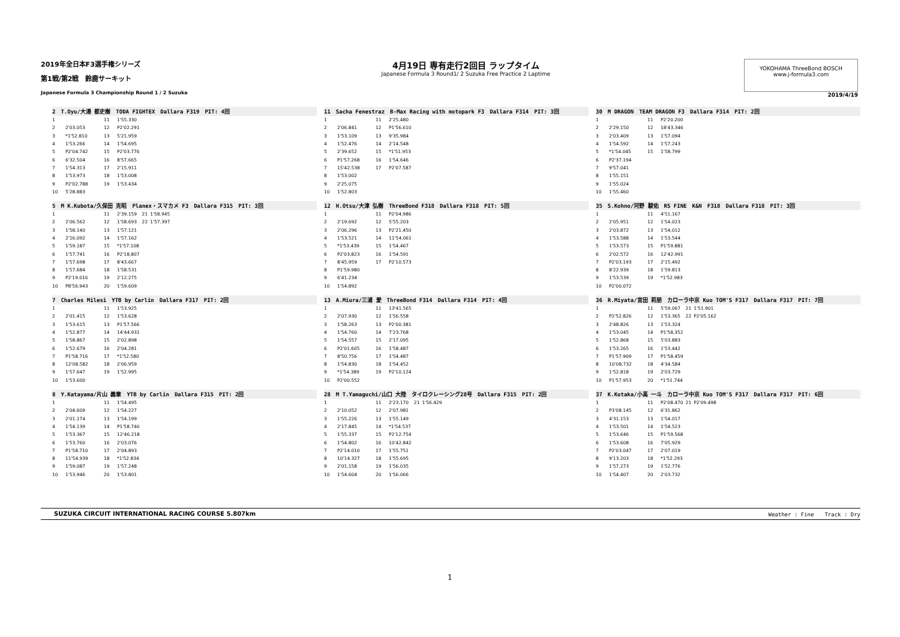2019年全日本F3選手権シリーズ
第1戦/第2戦　鈴鹿サーキット
Japanese Formula 3 Championship Round 1 / 2 Suzuka
4月19日 専有走行2回目 ラップタイム
Japanese Formula 3 Round1/ 2 Suzuka Free Practice 2 Laptime
YOKOHAMA ThreeBond BOSCH
www.j-formula3.com
2019/4/19
2　T.Oyu/大湯 都史樹　TODA FIGHTEX　Dallara F319　PIT: 4回
| 1 | | 11 | 1'55.330 |
| 2 | 2'03.053 | 12 | P2'02.291 |
| 3 | *1'52.810 | 13 | 5'21.959 |
| 4 | 1'53.266 | 14 | 1'54.695 |
| 5 | P2'04.742 | 15 | P2'03.776 |
| 6 | 6'32.504 | 16 | 8'57.665 |
| 7 | 1'54.313 | 17 | 2'15.911 |
| 8 | 1'53.973 | 18 | 1'53.008 |
| 9 | P2'02.788 | 19 | 1'53.434 |
| 10 | 5'28.883 | | |
11　Sacha Fenestraz　B-Max Racing with motopark F3　Dallara F314　PIT: 3回
| 1 | | 11 | 2'25.480 |
| 2 | 2'06.841 | 12 | P1'56.610 |
| 3 | 1'53.109 | 13 | 9'35.984 |
| 4 | 1'52.476 | 14 | 2'14.548 |
| 5 | 2'39.652 | 15 | *1'51.953 |
| 6 | P1'57.268 | 16 | 1'54.646 |
| 7 | 15'42.538 | 17 | P2'07.587 |
| 8 | 1'53.002 | | |
| 9 | 2'25.075 | | |
| 10 | 1'52.803 | | |
30　M DRAGON　TEAM DRAGON F3　Dallara F314　PIT: 2回
| 1 | | 11 | P2'20.200 |
| 2 | 2'29.150 | 12 | 18'43.346 |
| 3 | 2'03.409 | 13 | 1'57.094 |
| 4 | 1'54.592 | 14 | 1'57.243 |
| 5 | *1'54.045 | 15 | 1'58.799 |
| 6 | P2'37.194 | | |
| 7 | 9'57.041 | | |
| 8 | 1'55.151 | | |
| 9 | 1'55.024 | | |
| 10 | 1'55.460 | | |
5　M K.Kubota/久保田 克昭　Planex・スマカメ F3　Dallara F315　PIT: 3回
| 1 | | 11 | 2'39.159 | 21 | 1'58.945 |
| 2 | 2'06.562 | 12 | 1'58.693 | 22 | 1'57.397 |
| 3 | 1'58.140 | 13 | 1'57.121 | | |
| 4 | 2'16.092 | 14 | 1'57.162 | | |
| 5 | 1'59.187 | 15 | *1'57.108 | | |
| 6 | 1'57.741 | 16 | P2'18.807 | | |
| 7 | 1'57.698 | 17 | 8'43.667 | | |
| 8 | 1'57.684 | 18 | 1'58.531 | | |
| 9 | P2'19.016 | 19 | 2'12.275 | | |
| 10 | P8'56.943 | 20 | 1'59.609 | | |
12　H.Otsu/大津 弘樹　ThreeBond F318　Dallara F318　PIT: 5回
| 1 | | 11 | P2'04.986 |
| 2 | 2'19.692 | 12 | 5'55.203 |
| 3 | 2'06.296 | 13 | P2'21.450 |
| 4 | 1'53.521 | 14 | 11'54.061 |
| 5 | *1'53.439 | 15 | 1'54.467 |
| 6 | P2'03.823 | 16 | 1'54.591 |
| 7 | 8'45.959 | 17 | P2'10.573 |
| 8 | P1'59.980 | | |
| 9 | 6'41.234 | | |
| 10 | 1'54.892 | | |
35　S.Kohno/河野 駿佑　RS FINE　K&N　F318　Dallara F318　PIT: 3回
| 1 | | 11 | 4'51.167 |
| 2 | 2'05.951 | 12 | 1'54.023 |
| 3 | 2'03.872 | 13 | 1'54.012 |
| 4 | 1'53.588 | 14 | 1'53.544 |
| 5 | 1'53.573 | 15 | P1'59.881 |
| 6 | 2'02.572 | 16 | 12'42.991 |
| 7 | P2'03.193 | 17 | 2'15.492 |
| 8 | 8'22.939 | 18 | 1'59.813 |
| 9 | 1'53.539 | 19 | *1'52.983 |
| 10 | P2'00.072 | | |
7　Charles Milesi　YTB by Carlin　Dallara F317　PIT: 2回
| 1 | | 11 | 1'53.925 |
| 2 | 2'01.415 | 12 | 1'53.628 |
| 3 | 1'53.615 | 13 | P1'57.566 |
| 4 | 1'52.877 | 14 | 14'44.931 |
| 5 | 1'58.867 | 15 | 2'02.898 |
| 6 | 1'52.679 | 16 | 2'04.281 |
| 7 | P1'58.716 | 17 | *1'52.580 |
| 8 | 12'08.582 | 18 | 2'06.959 |
| 9 | 1'57.647 | 19 | 1'52.995 |
| 10 | 1'53.600 | | |
13　A.Miura/三浦 愛　ThreeBond F314　Dallara F314　PIT: 4回
| 1 | | 11 | 13'41.565 |
| 2 | 2'07.930 | 12 | 1'56.558 |
| 3 | 1'58.263 | 13 | P2'00.381 |
| 4 | 1'54.760 | 14 | 7'23.768 |
| 5 | 1'54.557 | 15 | 2'17.095 |
| 6 | P2'01.605 | 16 | 1'58.487 |
| 7 | 8'50.756 | 17 | 1'54.487 |
| 8 | 1'54.830 | 18 | 1'54.452 |
| 9 | *1'54.389 | 19 | P2'10.124 |
| 10 | P2'00.552 | | |
36　R.Miyata/宮田 莉朋　カローラ中京 Kuo TOM'S F317　Dallara F317　PIT: 7回
| 1 | | 11 | 5'59.067 | 21 | 1'51.901 |
| 2 | P2'52.826 | 12 | 1'53.365 | 22 | P2'05.162 |
| 3 | 2'48.826 | 13 | 1'53.324 | | |
| 4 | 1'53.045 | 14 | P1'58.352 | | |
| 5 | 1'52.868 | 15 | 5'03.883 | | |
| 6 | 1'53.265 | 16 | 1'53.442 | | |
| 7 | P1'57.909 | 17 | P1'58.459 | | |
| 8 | 10'08.732 | 18 | 4'34.584 | | |
| 9 | 1'52.818 | 19 | 2'03.729 | | |
| 10 | P1'57.953 | 20 | *1'51.744 | | |
8　Y.Katayama/片山 義章　YTB by Carlin　Dallara F315　PIT: 2回
| 1 | | 11 | 1'54.495 |
| 2 | 2'04.609 | 12 | 1'54.227 |
| 3 | 2'01.174 | 13 | 1'54.199 |
| 4 | 1'54.139 | 14 | P1'58.740 |
| 5 | 1'53.367 | 15 | 12'46.218 |
| 6 | 1'53.760 | 16 | 2'03.076 |
| 7 | P1'58.710 | 17 | 2'04.893 |
| 8 | 11'54.939 | 18 | *1'52.834 |
| 9 | 1'59.087 | 19 | 1'57.248 |
| 10 | 1'53.946 | 20 | 1'53.801 |
28　M T.Yamaguchi/山口 大陸　タイロクレーシング28号　Dallara F315　PIT: 2回
| 1 | | 11 | 2'23.170 | 21 | 1'56.429 |
| 2 | 2'10.052 | 12 | 2'07.981 | | |
| 3 | 1'55.226 | 13 | 1'55.149 | | |
| 4 | 2'17.845 | 14 | *1'54.537 | | |
| 5 | 1'55.337 | 15 | P2'12.754 | | |
| 6 | 1'54.802 | 16 | 10'42.842 | | |
| 7 | P2'14.010 | 17 | 1'55.751 | | |
| 8 | 10'14.327 | 18 | 1'55.695 | | |
| 9 | 2'01.158 | 19 | 1'56.035 | | |
| 10 | 1'54.604 | 20 | 1'56.066 | | |
37　K.Kotaka/小高 一斗　カローラ中京 Kuo TOM'S F317　Dallara F317　PIT: 6回
| 1 | | 11 | P2'08.470 | 21 | P2'09.498 |
| 2 | P3'08.145 | 12 | 6'31.862 | | |
| 3 | 4'31.153 | 13 | 1'54.017 | | |
| 4 | 1'53.501 | 14 | 1'54.523 | | |
| 5 | 1'53.646 | 15 | P1'59.568 | | |
| 6 | 1'53.608 | 16 | 7'05.929 | | |
| 7 | P2'03.047 | 17 | 2'07.019 | | |
| 8 | 9'13.203 | 18 | *1'52.293 | | |
| 9 | 1'57.273 | 19 | 1'52.776 | | |
| 10 | 1'54.407 | 20 | 2'03.732 | | |
SUZUKA CIRCUIT INTERNATIONAL RACING COURSE 5.807km Weather : Fine　　Track : Dry
1